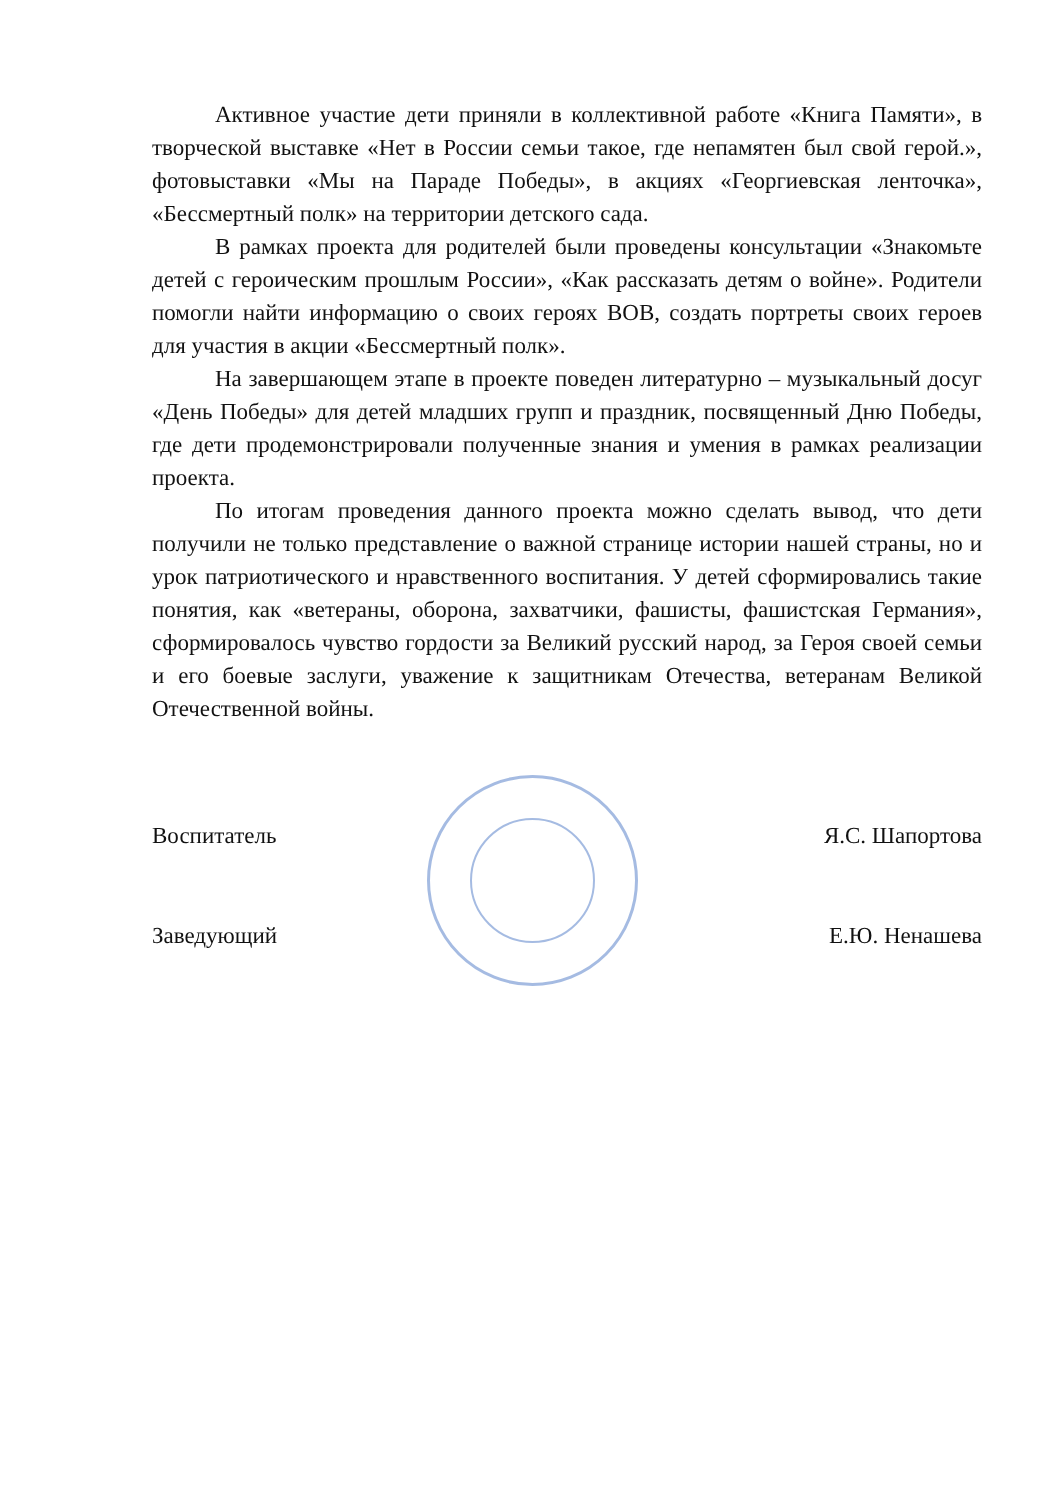Активное участие дети приняли в коллективной работе «Книга Памяти», в творческой выставке «Нет в России семьи такое, где непамятен был свой герой.», фотовыставки «Мы на Параде Победы», в акциях «Георгиевская ленточка», «Бессмертный полк» на территории детского сада.
В рамках проекта для родителей были проведены консультации «Знакомьте детей с героическим прошлым России», «Как рассказать детям о войне». Родители помогли найти информацию о своих героях ВОВ, создать портреты своих героев для участия в акции «Бессмертный полк».
На завершающем этапе в проекте поведен литературно – музыкальный досуг «День Победы» для детей младших групп и праздник, посвященный Дню Победы, где дети продемонстрировали полученные знания и умения в рамках реализации проекта.
По итогам проведения данного проекта можно сделать вывод, что дети получили не только представление о важной странице истории нашей страны, но и урок патриотического и нравственного воспитания. У детей сформировались такие понятия, как «ветераны, оборона, захватчики, фашисты, фашистская Германия», сформировалось чувство гордости за Великий русский народ, за Героя своей семьи и его боевые заслуги, уважение к защитникам Отечества, ветеранам Великой Отечественной войны.
Воспитатель Я.С. Шапортова
Заведующий Е.Ю. Ненашева